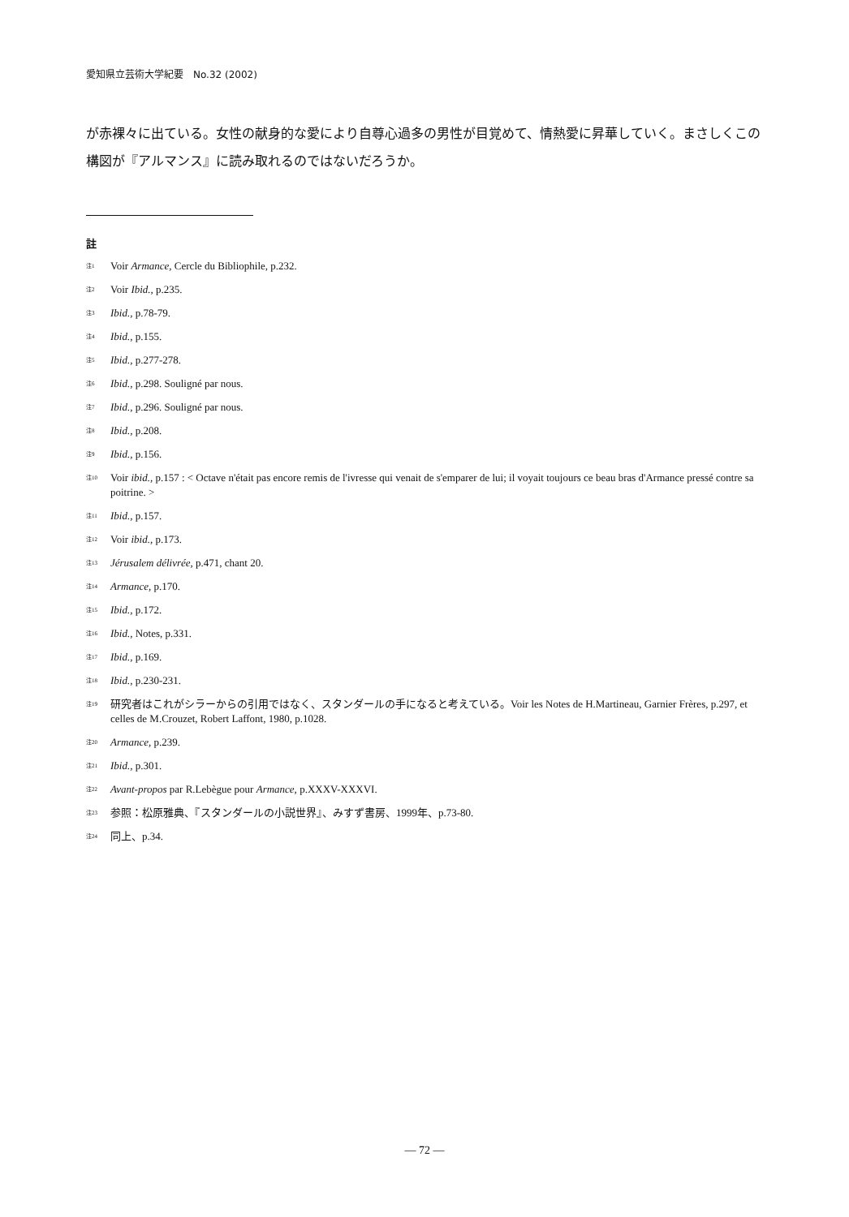愛知県立芸術大学紀要　No.32 (2002)
が赤裸々に出ている。女性の献身的な愛により自尊心過多の男性が目覚めて、情熱愛に昇華していく。まさしくこの構図が『アルマンス』に読み取れるのではないだろうか。
註
<sup>注1</sup>Voir Armance, Cercle du Bibliophile, p.232.
<sup>注2</sup>Voir Ibid., p.235.
<sup>注3</sup>Ibid., p.78-79.
<sup>注4</sup>Ibid., p.155.
<sup>注5</sup>Ibid., p.277-278.
<sup>注6</sup>Ibid., p.298. Souligné par nous.
<sup>注7</sup>Ibid., p.296. Souligné par nous.
<sup>注8</sup>Ibid., p.208.
<sup>注9</sup>Ibid., p.156.
<sup>注10</sup>Voir ibid., p.157 : < Octave n'était pas encore remis de l'ivresse qui venait de s'emparer de lui; il voyait toujours ce beau bras d'Armance pressé contre sa poitrine. >
<sup>注11</sup>Ibid., p.157.
<sup>注12</sup>Voir ibid., p.173.
<sup>注13</sup>Jérusalem délivrée, p.471, chant 20.
<sup>注14</sup>Armance, p.170.
<sup>注15</sup>Ibid., p.172.
<sup>注16</sup>Ibid., Notes, p.331.
<sup>注17</sup>Ibid., p.169.
<sup>注18</sup>Ibid., p.230-231.
<sup>注19</sup>研究者はこれがシラーからの引用ではなく、スタンダールの手になると考えている。Voir les Notes de H.Martineau, Garnier Frères, p.297, et celles de M.Crouzet, Robert Laffont, 1980, p.1028.
<sup>注20</sup>Armance, p.239.
<sup>注21</sup>Ibid., p.301.
<sup>注22</sup>Avant-propos par R.Lebègue pour Armance, p.XXXV-XXXVI.
<sup>注23</sup>参照：松原雅典、『スタンダールの小説世界』、みすず書房、1999年、p.73-80.
<sup>注24</sup>同上、p.34.
— 72 —